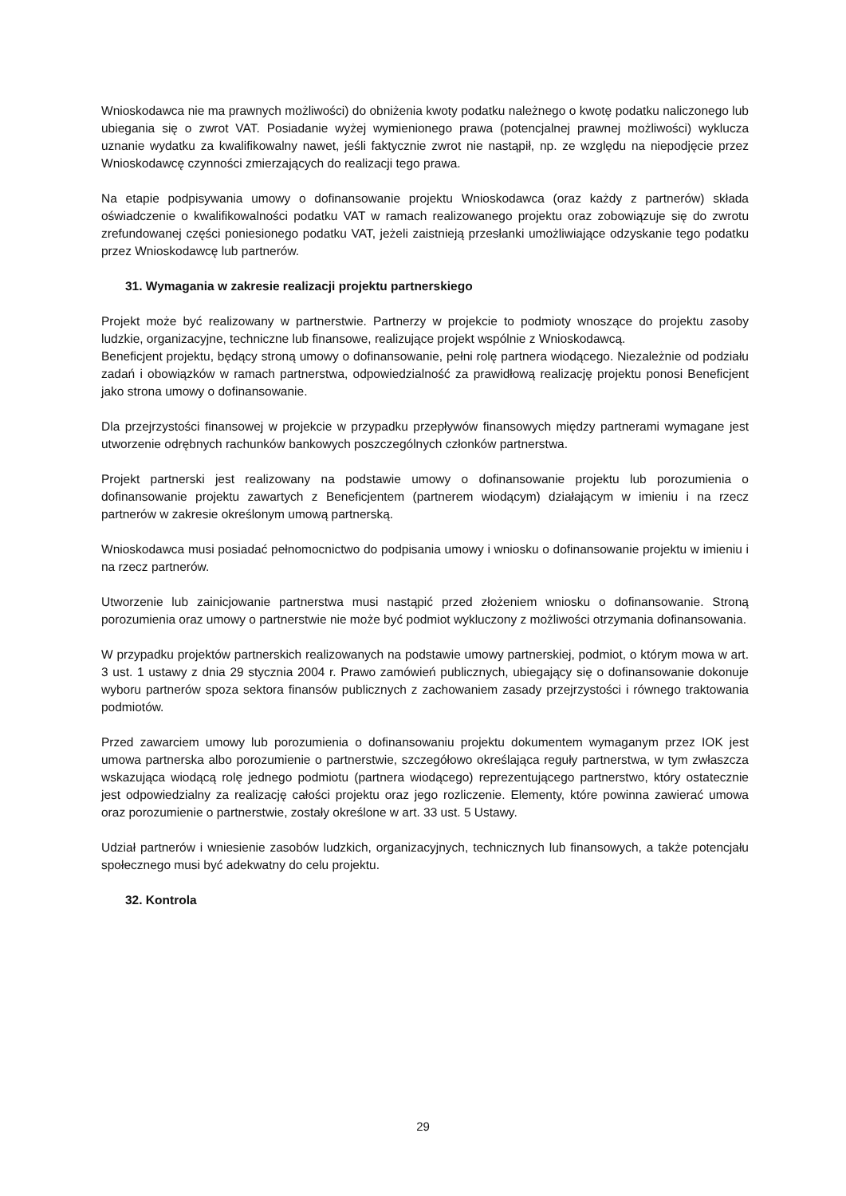Wnioskodawca nie ma prawnych możliwości) do obniżenia kwoty podatku należnego o kwotę podatku naliczonego lub ubiegania się o zwrot VAT. Posiadanie wyżej wymienionego prawa (potencjalnej prawnej możliwości) wyklucza uznanie wydatku za kwalifikowalny nawet, jeśli faktycznie zwrot nie nastąpił, np. ze względu na niepodjęcie przez Wnioskodawcę czynności zmierzających do realizacji tego prawa.
Na etapie podpisywania umowy o dofinansowanie projektu Wnioskodawca (oraz każdy z partnerów) składa oświadczenie o kwalifikowalności podatku VAT w ramach realizowanego projektu oraz zobowiązuje się do zwrotu zrefundowanej części poniesionego podatku VAT, jeżeli zaistnieją przesłanki umożliwiające odzyskanie tego podatku przez Wnioskodawcę lub partnerów.
31. Wymagania w zakresie realizacji projektu partnerskiego
Projekt może być realizowany w partnerstwie. Partnerzy w projekcie to podmioty wnoszące do projektu zasoby ludzkie, organizacyjne, techniczne lub finansowe, realizujące projekt wspólnie z Wnioskodawcą.
Beneficjent projektu, będący stroną umowy o dofinansowanie, pełni rolę partnera wiodącego. Niezależnie od podziału zadań i obowiązków w ramach partnerstwa, odpowiedzialność za prawidłową realizację projektu ponosi Beneficjent jako strona umowy o dofinansowanie.
Dla przejrzystości finansowej w projekcie w przypadku przepływów finansowych między partnerami wymagane jest utworzenie odrębnych rachunków bankowych poszczególnych członków partnerstwa.
Projekt partnerski jest realizowany na podstawie umowy o dofinansowanie projektu lub porozumienia o dofinansowanie projektu zawartych z Beneficjentem (partnerem wiodącym) działającym w imieniu i na rzecz partnerów w zakresie określonym umową partnerską.
Wnioskodawca musi posiadać pełnomocnictwo do podpisania umowy i wniosku o dofinansowanie projektu w imieniu i na rzecz partnerów.
Utworzenie lub zainicjowanie partnerstwa musi nastąpić przed złożeniem wniosku o dofinansowanie. Stroną porozumienia oraz umowy o partnerstwie nie może być podmiot wykluczony z możliwości otrzymania dofinansowania.
W przypadku projektów partnerskich realizowanych na podstawie umowy partnerskiej, podmiot, o którym mowa w art. 3 ust. 1 ustawy z dnia 29 stycznia 2004 r. Prawo zamówień publicznych, ubiegający się o dofinansowanie dokonuje wyboru partnerów spoza sektora finansów publicznych z zachowaniem zasady przejrzystości i równego traktowania podmiotów.
Przed zawarciem umowy lub porozumienia o dofinansowaniu projektu dokumentem wymaganym przez IOK jest umowa partnerska albo porozumienie o partnerstwie, szczegółowo określająca reguły partnerstwa, w tym zwłaszcza wskazująca wiodącą rolę jednego podmiotu (partnera wiodącego) reprezentującego partnerstwo, który ostatecznie jest odpowiedzialny za realizację całości projektu oraz jego rozliczenie. Elementy, które powinna zawierać umowa oraz porozumienie o partnerstwie, zostały określone w art. 33 ust. 5 Ustawy.
Udział partnerów i wniesienie zasobów ludzkich, organizacyjnych, technicznych lub finansowych, a także potencjału społecznego musi być adekwatny do celu projektu.
32. Kontrola
29